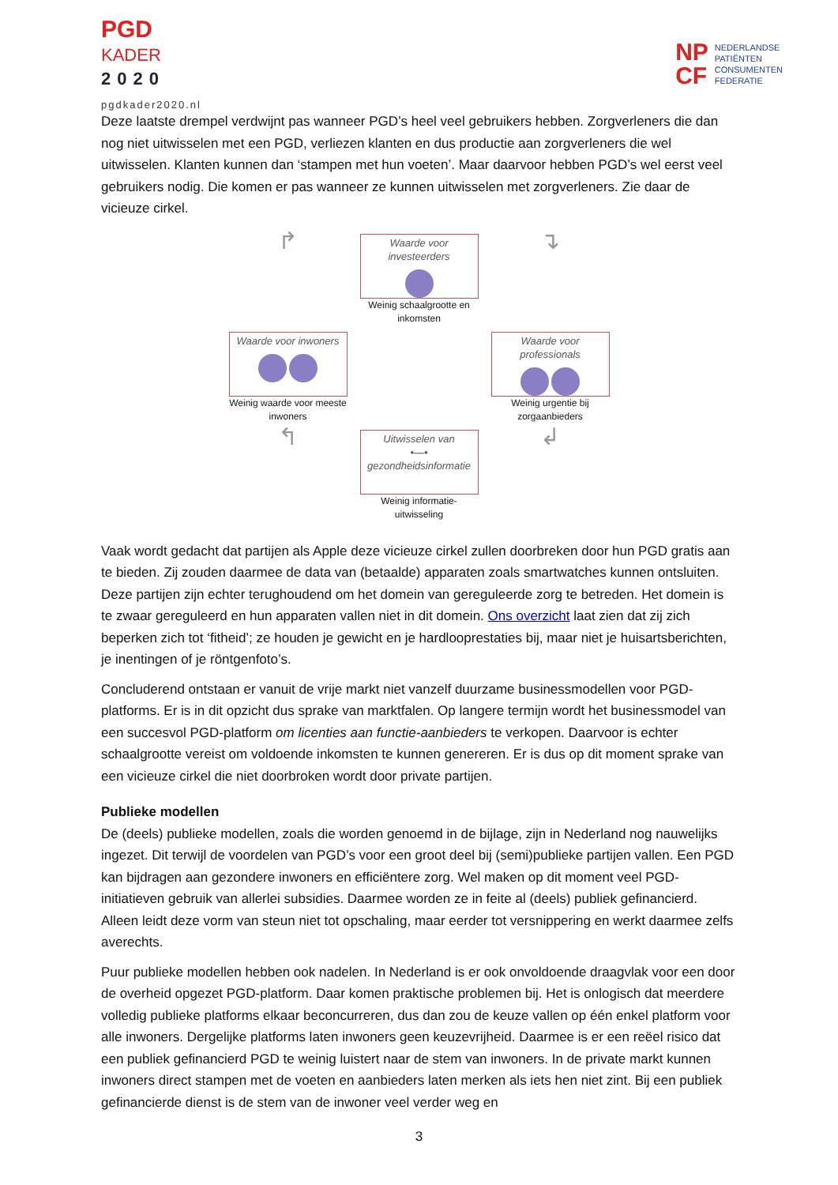PGD
KADER
2020
pgdkader2020.nl
NP
CF
NEDERLANDSE
PATIËNTEN
CONSUMENTEN
FEDERATIE
Deze laatste drempel verdwijnt pas wanneer PGD’s heel veel gebruikers hebben. Zorgverleners die dan nog niet uitwisselen met een PGD, verliezen klanten en dus productie aan zorgverleners die wel uitwisselen. Klanten kunnen dan ‘stampen met hun voeten’. Maar daarvoor hebben PGD’s wel eerst veel gebruikers nodig. Die komen er pas wanneer ze kunnen uitwisselen met zorgverleners. Zie daar de vicieuze cirkel.
↱
Waarde voor investeerders
Weinig schaalgrootte en inkomsten
↴
Waarde voor inwoners
Weinig waarde voor meeste inwoners
Waarde voor professionals
Weinig urgentie bij zorgaanbieders
↰
Uitwisselen van
•—•
gezondheidsinformatie
Weinig informatie-uitwisseling
↲
Vaak wordt gedacht dat partijen als Apple deze vicieuze cirkel zullen doorbreken door hun PGD gratis aan te bieden. Zij zouden daarmee de data van (betaalde) apparaten zoals smartwatches kunnen ontsluiten. Deze partijen zijn echter terughoudend om het domein van gereguleerde zorg te betreden. Het domein is te zwaar gereguleerd en hun apparaten vallen niet in dit domein. Ons overzicht laat zien dat zij zich beperken zich tot ‘fitheid’; ze houden je gewicht en je hardlooprestaties bij, maar niet je huisartsberichten, je inentingen of je röntgenfoto’s.
Concluderend ontstaan er vanuit de vrije markt niet vanzelf duurzame businessmodellen voor PGD-platforms. Er is in dit opzicht dus sprake van marktfalen. Op langere termijn wordt het businessmodel van een succesvol PGD-platform om licenties aan functie-aanbieders te verkopen. Daarvoor is echter schaalgrootte vereist om voldoende inkomsten te kunnen genereren. Er is dus op dit moment sprake van een vicieuze cirkel die niet doorbroken wordt door private partijen.
Publieke modellen
De (deels) publieke modellen, zoals die worden genoemd in de bijlage, zijn in Nederland nog nauwelijks ingezet. Dit terwijl de voordelen van PGD’s voor een groot deel bij (semi)publieke partijen vallen. Een PGD kan bijdragen aan gezondere inwoners en efficiëntere zorg. Wel maken op dit moment veel PGD-initiatieven gebruik van allerlei subsidies. Daarmee worden ze in feite al (deels) publiek gefinancierd. Alleen leidt deze vorm van steun niet tot opschaling, maar eerder tot versnippering en werkt daarmee zelfs averechts.
Puur publieke modellen hebben ook nadelen. In Nederland is er ook onvoldoende draagvlak voor een door de overheid opgezet PGD-platform. Daar komen praktische problemen bij. Het is onlogisch dat meerdere volledig publieke platforms elkaar beconcurreren, dus dan zou de keuze vallen op één enkel platform voor alle inwoners. Dergelijke platforms laten inwoners geen keuzevrijheid. Daarmee is er een reëel risico dat een publiek gefinancierd PGD te weinig luistert naar de stem van inwoners. In de private markt kunnen inwoners direct stampen met de voeten en aanbieders laten merken als iets hen niet zint. Bij een publiek gefinancierde dienst is de stem van de inwoner veel verder weg en
3